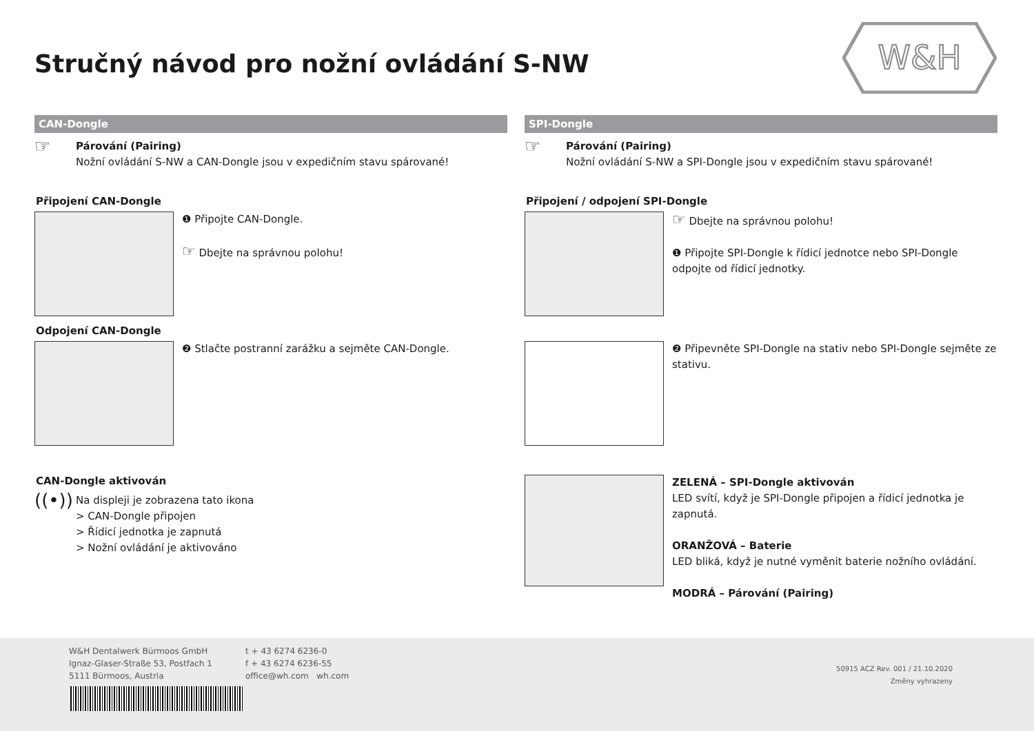Stručný návod pro nožní ovládání S-NW
W&H
CAN-Dongle
☞
Párování (Pairing)
Nožní ovládání S-NW a CAN-Dongle jsou v expedičním stavu spárované!
Připojení CAN-Dongle
❶ Připojte CAN-Dongle.
☞ Dbejte na správnou polohu!
Odpojení CAN-Dongle
❷ Stlačte postranní zarážku a sejměte CAN-Dongle.
CAN-Dongle aktivován
((•))
Na displeji je zobrazena tato ikona
> CAN-Dongle připojen
> Řídicí jednotka je zapnutá
> Nožní ovládání je aktivováno
SPI-Dongle
☞
Párování (Pairing)
Nožní ovládání S-NW a SPI-Dongle jsou v expedičním stavu spárované!
Připojení / odpojení SPI-Dongle
☞ Dbejte na správnou polohu!
❶ Připojte SPI-Dongle k řídicí jednotce nebo SPI-Dongle odpojte od řídicí jednotky.
❷ Připevněte SPI-Dongle na stativ nebo SPI-Dongle sejměte ze stativu.
ZELENÁ – SPI-Dongle aktivován
LED svítí, když je SPI-Dongle připojen a řídicí jednotka je zapnutá.
ORANŽOVÁ – Baterie
LED bliká, když je nutné vyměnit baterie nožního ovládání.
MODRÁ – Párování (Pairing)
W&H Dentalwerk Bürmoos GmbH
Ignaz-Glaser-Straße 53, Postfach 1
5111 Bürmoos, Austria
t + 43 6274 6236-0
f + 43 6274 6236-55
office@wh.com wh.com
50915 ACZ Rev. 001 / 21.10.2020
Změny vyhrazeny